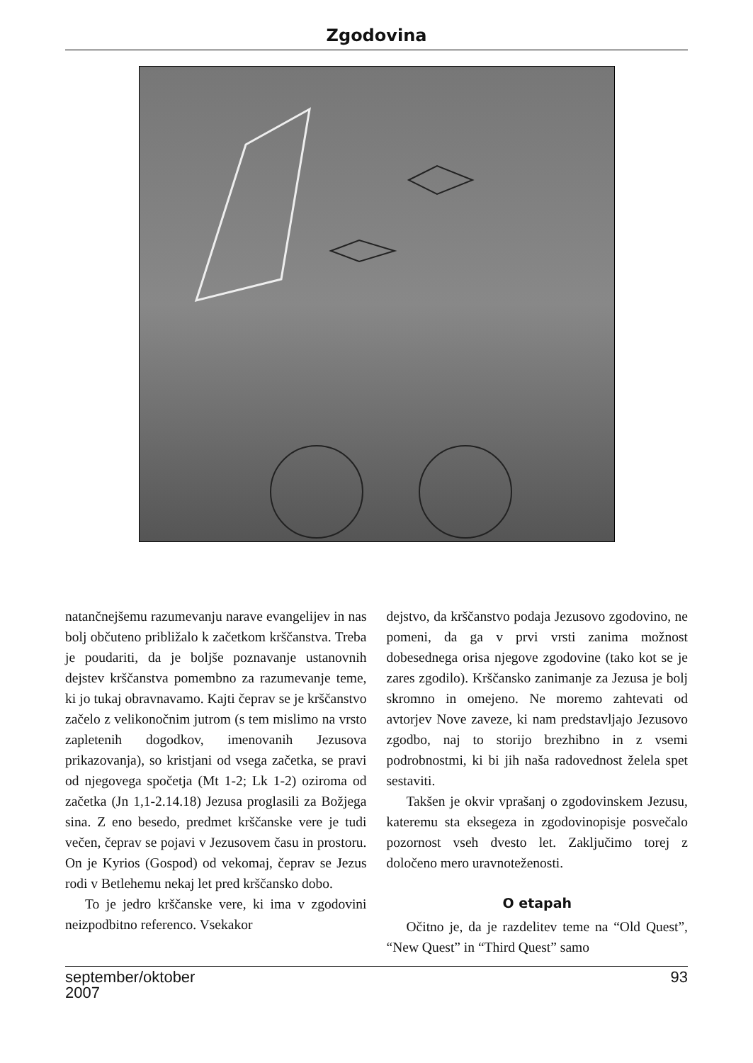Zgodovina
natančnejšemu razumevanju narave evangelijev in nas bolj občuteno približalo k začetkom krščanstva. Treba je poudariti, da je boljše poznavanje ustanovnih dejstev krščanstva pomembno za razumevanje teme, ki jo tukaj obravnavamo. Kajti čeprav se je krščanstvo začelo z velikonočnim jutrom (s tem mislimo na vrsto zapletenih dogodkov, imenovanih Jezusova prikazovanja), so kristjani od vsega začetka, se pravi od njegovega spočetja (Mt 1-2; Lk 1-2) oziroma od začetka (Jn 1,1-2.14.18) Jezusa proglasili za Božjega sina. Z eno besedo, predmet krščanske vere je tudi večen, čeprav se pojavi v Jezusovem času in prostoru. On je Kyrios (Gospod) od vekomaj, čeprav se Jezus rodi v Betlehemu nekaj let pred krščansko dobo.
To je jedro krščanske vere, ki ima v zgodovini neizpodbitno referenco. Vsekakor
dejstvo, da krščanstvo podaja Jezusovo zgodovino, ne pomeni, da ga v prvi vrsti zanima možnost dobesednega orisa njegove zgodovine (tako kot se je zares zgodilo). Krščansko zanimanje za Jezusa je bolj skromno in omejeno. Ne moremo zahtevati od avtorjev Nove zaveze, ki nam predstavljajo Jezusovo zgodbo, naj to storijo brezhibno in z vsemi podrobnostmi, ki bi jih naša radovednost želela spet sestaviti.
Takšen je okvir vprašanj o zgodovinskem Jezusu, kateremu sta eksegeza in zgodovinopisje posvečalo pozornost vseh dvesto let. Zaključimo torej z določeno mero uravnoteženosti.
O etapah
Očitno je, da je razdelitev teme na “Old Quest”, “New Quest” in “Third Quest” samo
september/oktober
2007 93